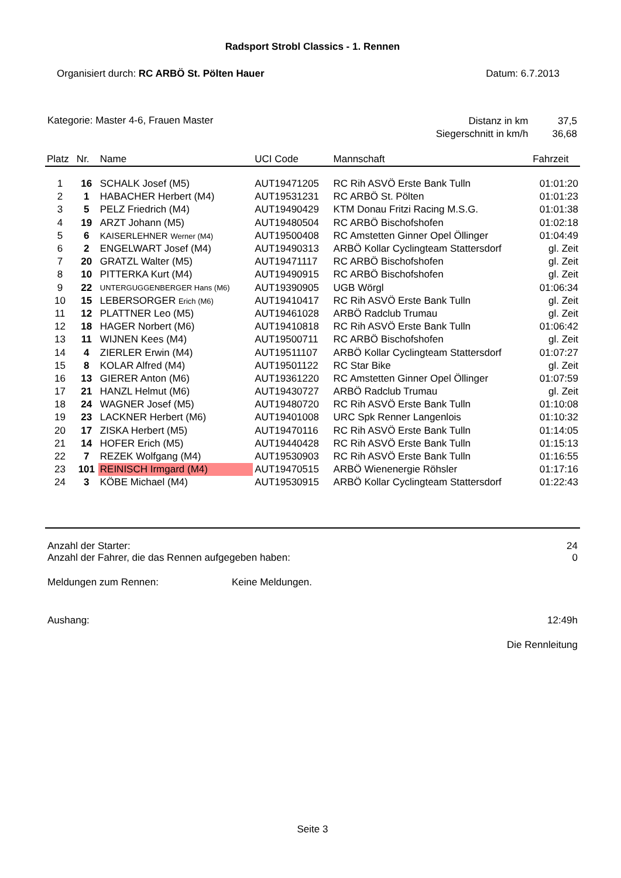Radsport Strobl Classics - 1. Rennen
Organisiert durch: RC ARBÖ St. Pölten Hauer
Datum: 6.7.2013
Kategorie: Master 4-6, Frauen Master
| Distanz in km | 37,5 |
| Siegerschnitt in km/h | 36,68 |
| Platz | Nr. | Name | UCI Code | Mannschaft | Fahrzeit |
| --- | --- | --- | --- | --- | --- |
| 1 | 16 | SCHALK Josef (M5) | AUT19471205 | RC Rih ASVÖ Erste Bank Tulln | 01:01:20 |
| 2 | 1 | HABACHER Herbert (M4) | AUT19531231 | RC ARBÖ St. Pölten | 01:01:23 |
| 3 | 5 | PELZ Friedrich (M4) | AUT19490429 | KTM Donau Fritzi Racing M.S.G. | 01:01:38 |
| 4 | 19 | ARZT Johann (M5) | AUT19480504 | RC ARBÖ Bischofshofen | 01:02:18 |
| 5 | 6 | KAISERLEHNER Werner (M4) | AUT19500408 | RC Amstetten Ginner Opel Öllinger | 01:04:49 |
| 6 | 2 | ENGELWART Josef (M4) | AUT19490313 | ARBÖ Kollar Cyclingteam Stattersdorf | gl. Zeit |
| 7 | 20 | GRATZL Walter (M5) | AUT19471117 | RC ARBÖ Bischofshofen | gl. Zeit |
| 8 | 10 | PITTERKA Kurt (M4) | AUT19490915 | RC ARBÖ Bischofshofen | gl. Zeit |
| 9 | 22 | UNTERGUGGENBERGER Hans (M6) | AUT19390905 | UGB Wörgl | 01:06:34 |
| 10 | 15 | LEBERSORGER Erich (M6) | AUT19410417 | RC Rih ASVÖ Erste Bank Tulln | gl. Zeit |
| 11 | 12 | PLATTNER Leo (M5) | AUT19461028 | ARBÖ Radclub Trumau | gl. Zeit |
| 12 | 18 | HAGER Norbert (M6) | AUT19410818 | RC Rih ASVÖ Erste Bank Tulln | 01:06:42 |
| 13 | 11 | WIJNEN Kees (M4) | AUT19500711 | RC ARBÖ Bischofshofen | gl. Zeit |
| 14 | 4 | ZIERLER Erwin (M4) | AUT19511107 | ARBÖ Kollar Cyclingteam Stattersdorf | 01:07:27 |
| 15 | 8 | KOLAR Alfred (M4) | AUT19501122 | RC Star Bike | gl. Zeit |
| 16 | 13 | GIERER Anton (M6) | AUT19361220 | RC Amstetten Ginner Opel Öllinger | 01:07:59 |
| 17 | 21 | HANZL Helmut (M6) | AUT19430727 | ARBÖ Radclub Trumau | gl. Zeit |
| 18 | 24 | WAGNER Josef (M5) | AUT19480720 | RC Rih ASVÖ Erste Bank Tulln | 01:10:08 |
| 19 | 23 | LACKNER Herbert (M6) | AUT19401008 | URC Spk Renner Langenlois | 01:10:32 |
| 20 | 17 | ZISKA Herbert (M5) | AUT19470116 | RC Rih ASVÖ Erste Bank Tulln | 01:14:05 |
| 21 | 14 | HOFER Erich (M5) | AUT19440428 | RC Rih ASVÖ Erste Bank Tulln | 01:15:13 |
| 22 | 7 | REZEK Wolfgang (M4) | AUT19530903 | RC Rih ASVÖ Erste Bank Tulln | 01:16:55 |
| 23 | 101 | REINISCH Irmgard (M4) | AUT19470515 | ARBÖ Wienenergie Röhsler | 01:17:16 |
| 24 | 3 | KÖBE Michael (M4) | AUT19530915 | ARBÖ Kollar Cyclingteam Stattersdorf | 01:22:43 |
Anzahl der Starter: 24
Anzahl der Fahrer, die das Rennen aufgegeben haben:
0
Meldungen zum Rennen: Keine Meldungen.
Aushang: 12:49h
Die Rennleitung
Seite 3